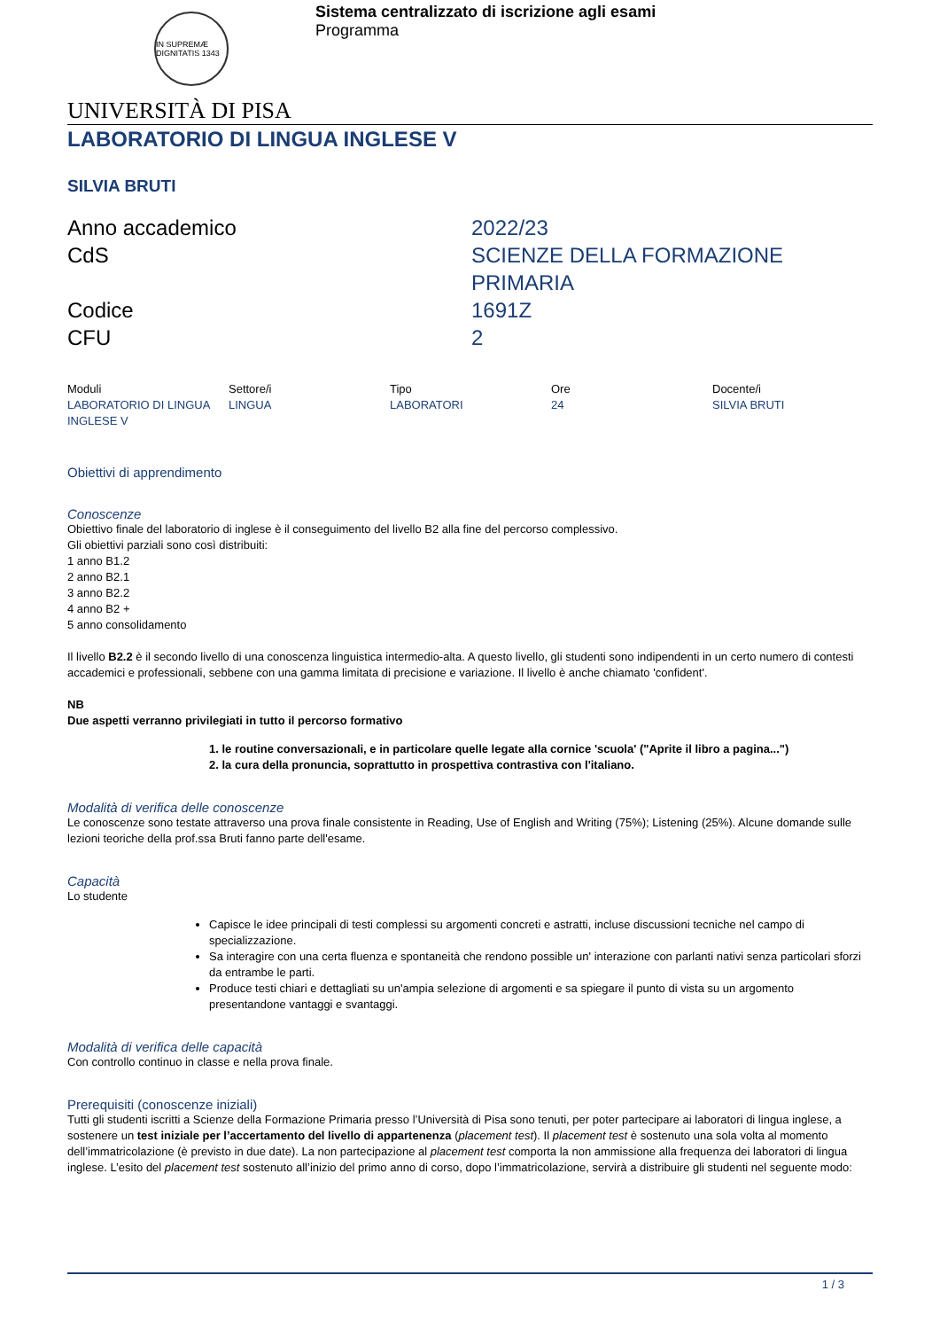IN SUPREMÆ DIGNITATIS 1343
Sistema centralizzato di iscrizione agli esami
Programma
UNIVERSITÀ DI PISA
LABORATORIO DI LINGUA INGLESE V
SILVIA BRUTI
| Anno accademico | 2022/23 |
| CdS | SCIENZE DELLA FORMAZIONE PRIMARIA |
| Codice | 1691Z |
| CFU | 2 |
| Moduli | Settore/i | Tipo | Ore | Docente/i |
| --- | --- | --- | --- | --- |
| LABORATORIO DI LINGUA INGLESE V | LINGUA | LABORATORI | 24 | SILVIA BRUTI |
Obiettivi di apprendimento
Conoscenze
Obiettivo finale del laboratorio di inglese è il conseguimento del livello B2 alla fine del percorso complessivo.
Gli obiettivi parziali sono così distribuiti:
1 anno B1.2
2 anno B2.1
3 anno B2.2
4 anno B2 +
5 anno consolidamento
Il livello B2.2 è il secondo livello di una conoscenza linguistica intermedio-alta. A questo livello, gli studenti sono indipendenti in un certo numero di contesti accademici e professionali, sebbene con una gamma limitata di precisione e variazione. Il livello è anche chiamato 'confident'.
NB
Due aspetti verranno privilegiati in tutto il percorso formativo
1. le routine conversazionali, e in particolare quelle legate alla cornice 'scuola' ("Aprite il libro a pagina...")
2. la cura della pronuncia, soprattutto in prospettiva contrastiva con l'italiano.
Modalità di verifica delle conoscenze
Le conoscenze sono testate attraverso una prova finale consistente in Reading, Use of English and Writing (75%); Listening (25%). Alcune domande sulle lezioni teoriche della prof.ssa Bruti fanno parte dell'esame.
Capacità
Lo studente
Capisce le idee principali di testi complessi su argomenti concreti e astratti, incluse discussioni tecniche nel campo di specializzazione.
Sa interagire con una certa fluenza e spontaneità che rendono possible un' interazione con parlanti nativi senza particolari sforzi da entrambe le parti.
Produce testi chiari e dettagliati su un'ampia selezione di argomenti e sa spiegare il punto di vista su un argomento presentandone vantaggi e svantaggi.
Modalità di verifica delle capacità
Con controllo continuo in classe e nella prova finale.
Prerequisiti (conoscenze iniziali)
Tutti gli studenti iscritti a Scienze della Formazione Primaria presso l’Università di Pisa sono tenuti, per poter partecipare ai laboratori di lingua inglese, a sostenere un test iniziale per l’accertamento del livello di appartenenza (placement test). Il placement test è sostenuto una sola volta al momento dell’immatricolazione (è previsto in due date). La non partecipazione al placement test comporta la non ammissione alla frequenza dei laboratori di lingua inglese. L’esito del placement test sostenuto all’inizio del primo anno di corso, dopo l’immatricolazione, servirà a distribuire gli studenti nel seguente modo:
1 / 3